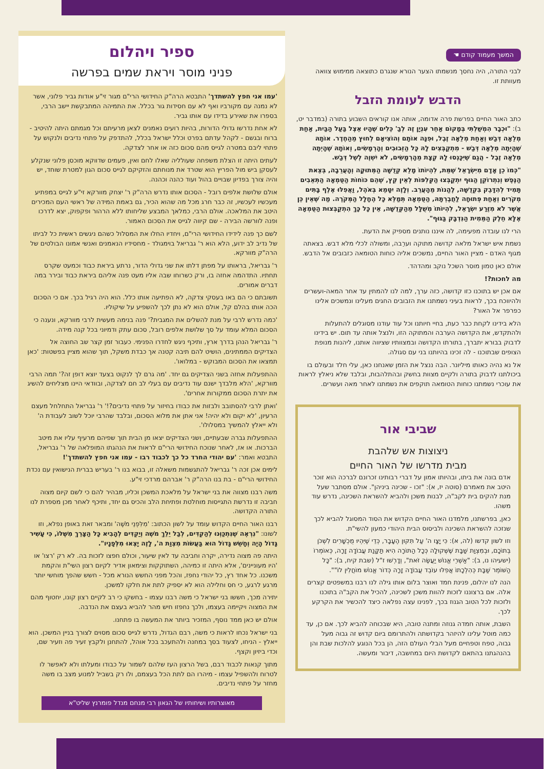המשך מעמוד קודם ☚
לבני התורה, היה נחסך מנשמתו הצער הנורא שנגרם כתוצאה ממימוש צוואה מעוותת זו.
הדבש לעומת הזבל
כתב האור החיים בפרשת פרה אדומה, אותה אנו קוראים השבוע בתורה (במדבר יט, ב): "וּכְבָר הִמְשַׁלְתִּי בְּמָקוֹם אַחֵר עִנְיָן זֶה לְבַ' כֵּלִים שֶׁהָיוּ אֵצֶל בַּעַל הַבַּיִת, אַחַת מְלֵאָה דְּבַשׁ וְאַחַת מְלֵאָה זֶבֶל, וּפִנָּה אוֹתָם וְהוֹצִיאָם לְחוּץ מֵהַחֶדֶר. אוֹתָהּ שֶׁהָיְתָה מְלֵאָה דְּבַשׁ - מִתְקַבְּצִים לָהּ כָּל הַזְּבוּבִים וְהָרְמָשִׂים, וְאוֹתָהּ שֶׁהָיְתָה מְלֵאָה זֶבֶל - הֲגַם שֶׁיִּכָּנְסוּ לָהּ קְצָת מֵהָרְמָשִׂים, לֹא יִשְׁוֶה לְשֶׁל דְּבַשׁ.
"כְּמוֹ כֵן אָדָם מִיִּשְׂרָאֵל שֶׁמֵּת, לִהְיוֹתוֹ מָלֵא קְדֻשָּׁה הַמְּתוּקָה וְהָעֲרֵבָה, בְּצֵאת הַנֶּפֶשׁ וְנִתְרוֹקֵן הַגּוּף יִתְקַבְּצוּ הַקְּלִפּוֹת לְאֵין קֵץ, שֶׁהֵם כּוֹחוֹת הַטֻּמְאָה הַתְּאֵבִים תָּמִיד לְהִדָּבֵק בִּקְדֻשָּׁה, לֶהֱנוֹת מֵהָעֲרֵב. וְלָזֶה יִטָּמֵא בְּאֹהֶל, וַאֲפִלּוּ אֶלֶף בָּתִּים מְקֹרִים וְאַחַת פְּתוּחָה לַחֲבֶרְתָּהּ, הַטֻּמְאָה תְּמַלֵּא כָּל הֶחָלָל הַמְּקֹרֶה. מַה שֶּׁאֵין כֵּן אֲשֶׁר לֹא מִזֶּרַע יִשְׂרָאֵל, לִהְיוֹתוֹ מְשֻׁלָּל מֵהַקְּדֻשָּׁה, אֵין כָּל כָּךְ הִתְקַבְּצוּת הַטֻּמְאָה אֶלָּא חֵלֶק הַמֵּמִית הַנִּדְבָּק בַּגּוּף".
הרי לנו עובדה מפעימה, לה איננו נותנים מספיק את הדעת.
נשמת איש ישראל מלאה קדושה מתוקה וערֵבה, ומשולה לכלי מלא דבש. בצאתה מגוף האדם - מציין האור החיים, נמשכים אליה כוחות הטומאה כזבובים אל הדבש.
אולם כאן טמון מוסר השכל נוקב ומהדהד.
מה לחכות?!
אם אכן יש בתוכנו כזו קדושה, כזה ערך, למה לנו להמתין עד אחר המאה-ועשרים ולהיווכח בכך, לראות בעיני נשמתנו את הזבובים החגים מעלינו ונמשכים אלינו כפרפר אל האור?
הלא בידינו לקחת כבר כעת, בחיי חיותנו וכל עוד עודנו מסוגלים להתעלות ולהתקדש, את הקדושה הערבה והמתוקה הזו, ולנצל אותה עד תום. יש בידינו לדבוק בבורא יתברך, בתורתו הקדושה ובמצוותיו שציווה אותנו, ליהנות מנופת הצופים שבתוכנו - לה זכינו בהיותנו בני עם סגולה.
אל נא נהיה כאותו מיליונר. הבה ננצל את הזמן שאנחנו כאן, עלי חלד ובעולם בו ביכולתנו לדבוק בתורה ולקיים מצוות בחשק ובהתלהבות, ובלבד שלא ניאלץ לראות את עוכרי נשמתנו כוחות הטומאה תוקפים את נשמתנו לאחר מאה ועשרים.
שביבי אור
ניצוצות אש שלהבת
מבית מדרשו של האור החיים
אדם בונה את ביתו, ובהיותו אמון על דברי רבותינו זכרונם לברכה הוא זוכר היטב את מאמרם (סוטה יז, א): "זכו - שכינה ביניהן". אולם מסתבר שעל מנת להקים בית לקב"ה, לבנות משכן ולהביא להשראת השכינה, נדרש עוד משהו.
כאן, בפרשתנו, מלמדנו האור החיים הקדוש את הסוד המסוגל להביא לכך שנזכה להשראת השכינה ולביסוס הבית היהודי כמעון להשי"ת.
וזו לשון קדשו (לה, א): כִּי יָצָו ה' עַל תִּקּוּן הֶעָבָר, כְּדֵי שֶׁיִּהְיוּ מֻכְשָׁרִים לִשְׁכֹּן בְּתוֹכָם, וּבְמִצְוַת שַׁבָּת שֶׁשְּׁקוּלָה כְּכָל הַתּוֹרָה הִיא תַּקָּנַת עֲבוֹדָה זָרָה, כְּאוֹמְרוֹ (ישעיהו נו, ב): "אַשְׁרֵי אֱנוֹשׁ יַעֲשֶׂה זֹּאת", וְדָרְשׁוּ ז"ל (שבת קיח, ב): "כָּל הַשּׁוֹמֵר שַׁבָּת כְּהִלְכָתוֹ אֲפִלּוּ עוֹבֵד עֲבוֹדָה זָרָה כְּדוֹר אֱנוֹשׁ מוֹחֲלִין לוֹ"".
הנה לנו יהלום, פנינת חמד ואוצר בלום אותו גילה לנו רבנו במשפטים קצרים אלה. אם ברצוננו לזכות להוות משכן לשכינה, להכיל את הקב"ה בתוכנו ולזכות לכל הטוב הגנוז בכך, לפנינו עצה נפלאה כיצד להכשיר את הקרקע לכך.
השבת, אותה חמדה גנוזה ומתנה טובה, היא שבכוחה להביא לכך. אם כן, עד כמה מוטל עלינו להיזהר בקדושתה ולהתרומם ביום קדוש זה גבוה מעל גבוה, טפח וטפחיים מעל הבלי העולם הזה, הן בכל הנוגע להלכות שבת והן בהנהגתנו בהתאם לקדושת היום במחשבה, דיבור ומעשה.
ספיר ויהלום
פניני מוסר ויראת שמים בפרשה
'עמו אני חפץ להשתדך' התבטא הרה"ק החידושי הרי"ם מגור זי"ע אודות גביר פלוני, אשר לא נמנה עם מקורביו ואף לא עם חסידות גור בכלל. את התמיהה המתבקשת יישב הרבי, בספרו את שאירע בדידו עם אותו גביר.
לא אחת נדרשו גדולי הדורות, בהיות רועים נאמנים לצאן מרעיתם וכל מגמתם היתה להיטיב - ברוח ובגשם - לקהל עדתם בפרט וכלל ישראל בכלל, להתדפק על פתחי נדיבים ולנקוש על פתחי ליבם במטרה לגייס מהם סכום כזה או אחר לצדקה.
לעתים היתה זו הצלת משפחה שעולליה שאלו לחם ואין, פעמים שדווקא מוכסן פלוני שנקלע לעסקן ביש מול הפריץ הוא שטרד את מנוחתם והזקיקם לגייס סכום הגון למטרת שוחד, יש והיה צורך בפדיון שבויים בהול ועוד כהנה וכהנה.
אולם שלושת אלפים רובל - הסכום אותו נדרש הרה"ק ר' יצחק מוורקא זי"ע לגייס במפתיע מעכשיו לעכשיו, זה כבר חרג מכל מה שהוא הכיר, גם באמת המידה של ראשי העם המכירים היטב את המלאכה. אולם הרבי, כמלאך המבצע שליחותו ללא הרהור ופקפוק, יצא לדרכו ופנה לוורשה הבירה - שם קיווה לגייס את הסכום האמור.
לשם כך פנה לידידו החידושי הרי"ם, ויחדיו החלו את המסלול כשהם ניגשים ראשית כל לביתו של נדיב לב ידוע, הלא הוא ר' גבריאל בוימגולד - מחסידיו הנאמנים ואנשי אמונו הבולטים של הרה"ק מוורקא.
ר' גבריאל, בראותו על מפתן דלתו את שני גדולי הדור, נרתע ביראת כבוד וכמעט שקרס תחתיו. התדהמה אחזה בו, ורק כשרוחו שבה אליו מעט פנה אליהם ביראת כבוד ובירר במה דברים אמורים.
תשובתם כי הם באו בעסקי צדקה, לא הפתיעה אותו כלל. הוא היה רגיל בכך. אם כי הסכום הכה אותו בהלם קל, אולם הוא לא נתן לכך להשפיע על שיקוליו.
'כמה נדרש לרבי על מנת להשלים את המגבית?' פנה בנימה מעשית לרבי מוורקא, ונענה כי הסכום המלא עומד על סך שלושת אלפים רובל, סכום עתק ודמיוני בכל קנה מידה.
ר' גבריאל הנהן בדרך ארץ, ותיכף ניגש לחדרו הפנימי. כעבור זמן קצר שב החוצה אל הצדיקים הממתינים, הושיט להם תיבה קטנה אך כבדת משקל, תוך שהוא מציין בפשטות: 'כאן תמצאו את הסכום המבוקש - במלואו'.
ההתפעלות אחזה בשני הצדיקים גם יחד. 'מה גרם לך לנקוט בצעד יוצא דופן זה?' תמה הרבי מוורקא, 'הלא מלבדך ישנם עוד נדיבים עם בעלי לב חם לצדקה, ובוודאי היינו מצליחים להשיג את יתרת הסכום ממקורות אחרים'.
'ואתן לרבי להסתובב ולבזות את כבודו בחיזור על פתחי נדיבים?!' ר' גבריאל התחלחל מעצם הרעיון, 'לא יקום ולא יהיה! אני אתן את מלוא הסכום, ובלבד שהרבי יוכל לשוב לעבודת ה' ולא ייאלץ להמשיך במסלולו'.
ההתפעלות גברה שבעתיים, ושני הצדיקים יצאו מן הבית תוך שפיהם מרעיף עליו את מיטב הברכות. או אז, לאחר שנוכח החידושי הרי"ם לראות את הנהגתו המופלאה של ר' גבריאל, התבטא ואמר: 'עם יהודי החרד כל כך לכבוד רבו - עמו אני חפץ להשתדך'!
לימים אכן זכה ר' גבריאל להתגשמות משאלה זו, בבוא בנו ר' בעריש בברית הנישואין עם נכדת החידושי הרי"ם - בת בנו הרה"ק ר' אברהם מרדכי זי"ע.
משה רבנו מצווה את בני ישראל על מלאכת המשכן וכליו, מבהיר להם כי לשם קיום מצוה חביבה זו נדרשת התגייסות מוחלטת ופתיחת הלב והכיס גם יחד, ותיכף לאחר מכן מספרת לנו התורה הקדושה.
רבנו האור החיים הקדוש עומד על לשון הכתוב: 'מִלִּפְנֵי מֹשֶׁה' ומבאר זאת באופן נפלא, וזו לשונו: "נִרְאֶה שֶׁנִּתְכַּוְּנוּ לְהַקְדִּים, לְבַל יֵלֵךְ מֹשֶׁה וְיַקְדִּים לְהָבִיא כָּל הַצָּרֵךְ מִשֶּׁלּוֹ, כִּי עָשִׁיר גָּדוֹל הָיָה וְחָשֵׁשׁ גָּדוֹל הוּא בַּעֲשׂוֹת מִצְוַת ה', לָזֶה יָצְאוּ מִלְּפָנָיו".
היתה פה מצוה נדירה, יקרה וחביבה עד לאין שיעור, וכולם חפצו לזכות בה. לא רק 'רצו' או 'היו מעוניינים', אלא היתה זו כמיהה, השתוקקות וצימאון אדיר לקיום רצון השי"ת והקמת משכנו. כל אחד רץ, כל יהודי נחפז, והכל מפני החשש הנורא מכל - חשש שהפך מוחשי יותר מרגע לרגע, כי חס וחלילה הוא לא יספיק לתת את חלקו למשכן.
יתירה מכך, חששו בני ישראל כי משה רבנו עצמו - בחשקו כי רב לקיים רצון קונו, יחטוף מהם את המצוה ויקיימה בעצמו, ולכך נחפזו חיש מהר להביא בעצם את הנדבה.
אולם יש כאן ממד נוסף, המזכיר ביותר את המעשה בו פתחנו.
בני ישראל נכחו לראות כי משה, רבם הגדול, נדרש לגייס סכום מסוים לצורך בניין המשכן. הוא ייאלץ - הניחו, לצעוד בסך במחנה ולהתעכב בכל אוהל, להתחנן ולקבץ זעיר פה וזעיר שם, וכדי ביזיון וקצף.
מתוך קנאות לכבוד רבם, בשל הרצון העז שלהם לשמור על כבודו ומעלתו ולא לאפשר לו לטרוח ולהשפיל עצמו - מיהרו הם לתת הכל בעצמם, ולו רק בשביל למנוע מצב בו משה מחזר על פתחי נדיבים.
מאוצרותיו ושיחותיו של הגאון רבי מנחם מנדל פומרנץ שליט"א